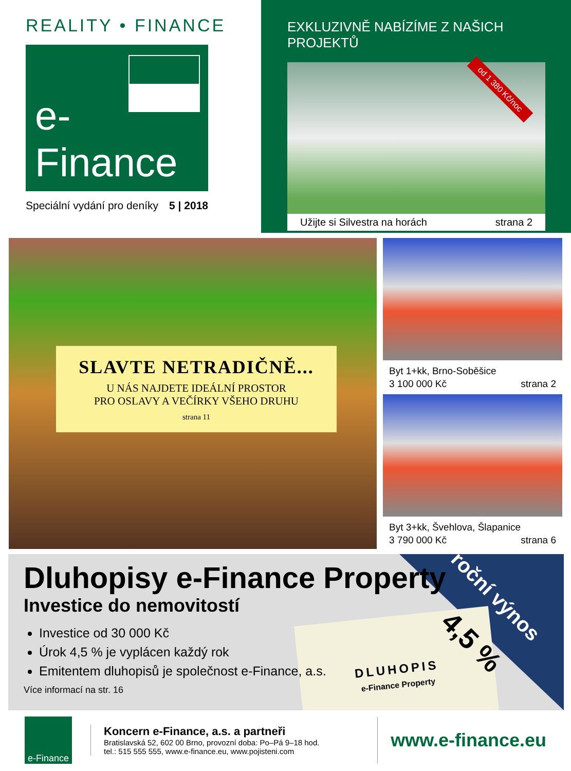REALITY • FINANCE
e-Finance
Speciální vydání pro deníky 5 | 2018
EXKLUZIVNĚ NABÍZÍME Z NAŠICH PROJEKTŮ
od 1 380 Kč/noc
Užijte si Silvestra na horách strana 2
SLAVTE NETRADIČNĚ...
U NÁS NAJDETE IDEÁLNÍ PROSTOR
PRO OSLAVY A VEČÍRKY VŠEHO DRUHU
strana 11
Byt 1+kk, Brno-Soběšice
3 100 000 Kč strana 2
Byt 3+kk, Švehlova, Šlapanice
3 790 000 Kč strana 6
DLUHOPIS
e-Finance Property
roční výnos
4,5 %
Dluhopisy e-Finance Property
Investice do nemovitostí
Investice od 30 000 Kč
Úrok 4,5 % je vyplácen každý rok
Emitentem dluhopisů je společnost e-Finance, a.s.
Více informací na str. 16
e-Finance
Koncern e-Finance, a.s. a partneři
Bratislavská 52, 602 00 Brno, provozní doba: Po–Pá 9–18 hod.
tel.: 515 555 555, www.e-finance.eu, www.pojisteni.com
www.e-finance.eu